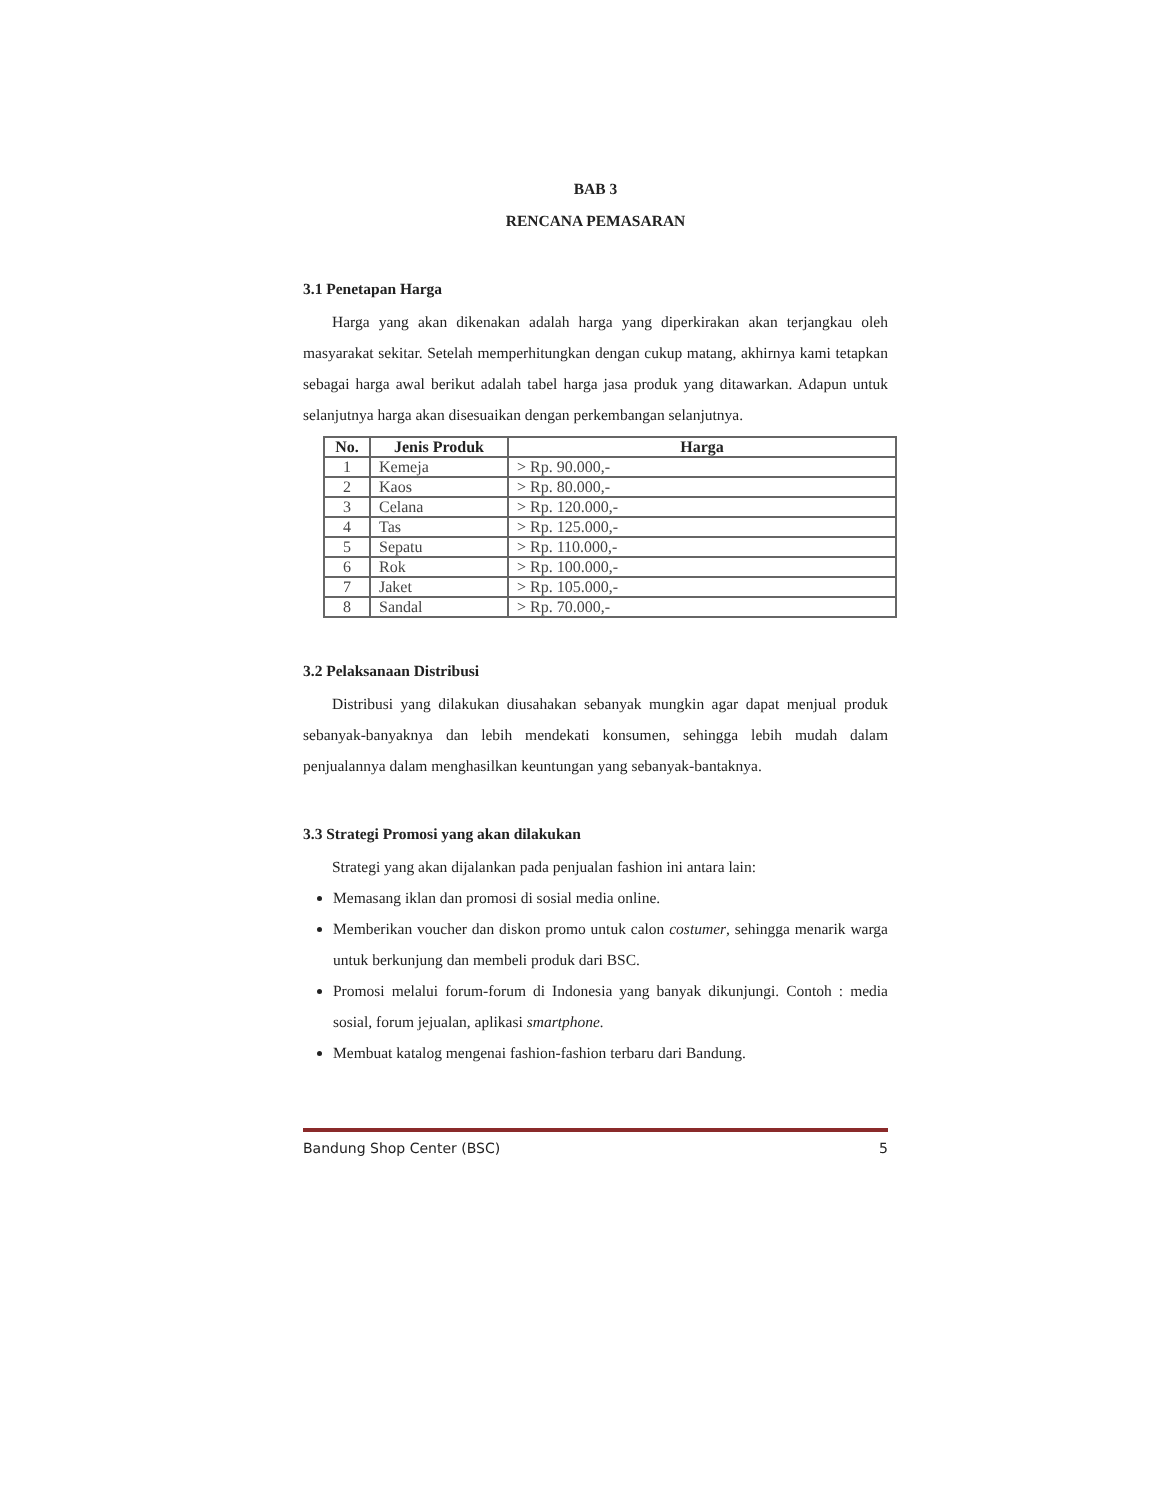BAB 3
RENCANA PEMASARAN
3.1 Penetapan Harga
Harga yang akan dikenakan adalah harga yang diperkirakan akan terjangkau oleh masyarakat sekitar. Setelah memperhitungkan dengan cukup matang, akhirnya kami tetapkan sebagai harga awal berikut adalah tabel harga jasa produk yang ditawarkan. Adapun untuk selanjutnya harga akan disesuaikan dengan perkembangan selanjutnya.
| No. | Jenis Produk | Harga |
| --- | --- | --- |
| 1 | Kemeja | > Rp. 90.000,- |
| 2 | Kaos | > Rp. 80.000,- |
| 3 | Celana | > Rp. 120.000,- |
| 4 | Tas | > Rp. 125.000,- |
| 5 | Sepatu | > Rp. 110.000,- |
| 6 | Rok | > Rp. 100.000,- |
| 7 | Jaket | > Rp. 105.000,- |
| 8 | Sandal | > Rp. 70.000,- |
3.2 Pelaksanaan Distribusi
Distribusi yang dilakukan diusahakan sebanyak mungkin agar dapat menjual produk sebanyak-banyaknya dan lebih mendekati konsumen, sehingga lebih mudah dalam penjualannya dalam menghasilkan keuntungan yang sebanyak-bantaknya.
3.3 Strategi Promosi yang akan dilakukan
Strategi yang akan dijalankan pada penjualan fashion ini antara lain:
Memasang iklan dan promosi di sosial media online.
Memberikan voucher dan diskon promo untuk calon costumer, sehingga menarik warga untuk berkunjung dan membeli produk dari BSC.
Promosi melalui forum-forum di Indonesia yang banyak dikunjungi. Contoh : media sosial, forum jejualan, aplikasi smartphone.
Membuat katalog mengenai fashion-fashion terbaru dari Bandung.
Bandung Shop Center (BSC) 5